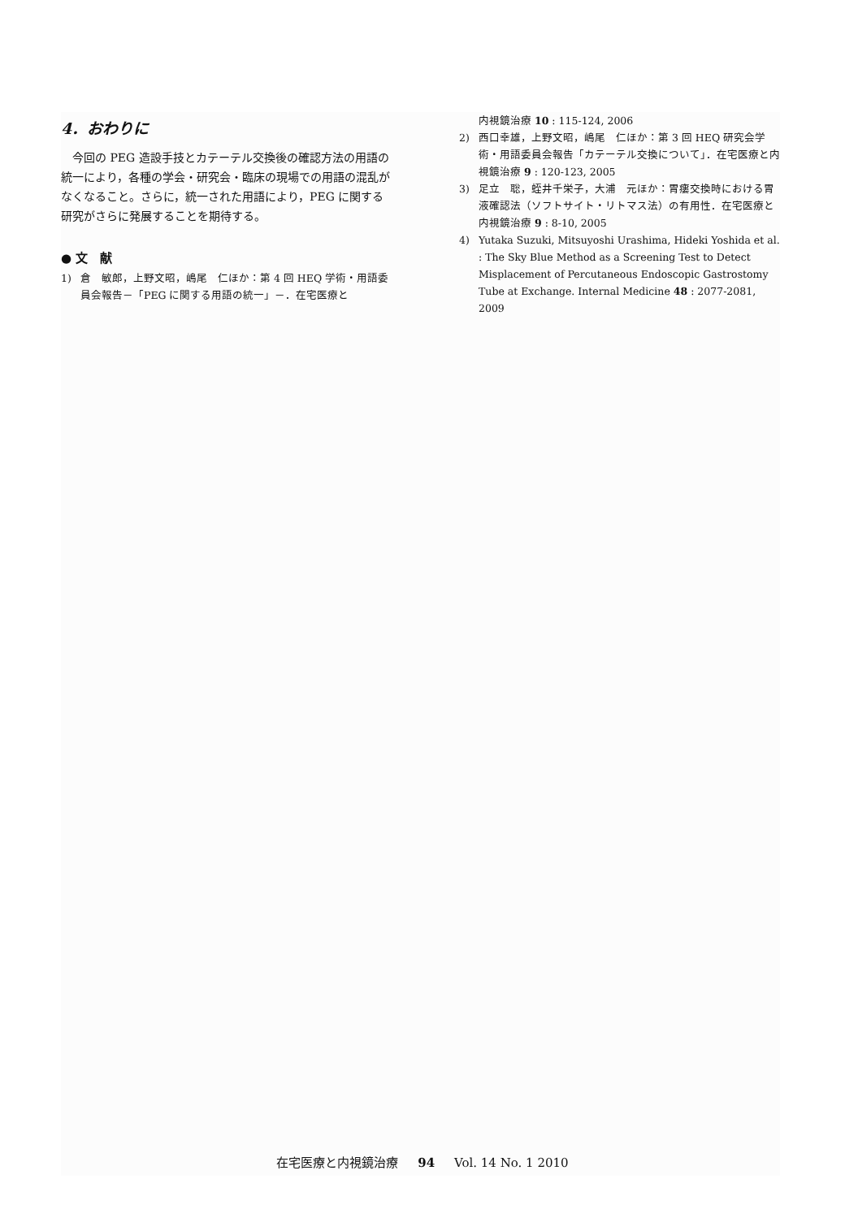4．おわりに
今回の PEG 造設手技とカテーテル交換後の確認方法の用語の統一により，各種の学会・研究会・臨床の現場での用語の混乱がなくなること。さらに，統一された用語により，PEG に関する研究がさらに発展することを期待する。
● 文　献
1) 倉　敏郎，上野文昭，嶋尾　仁ほか：第 4 回 HEQ 学術・用語委員会報告－「PEG に関する用語の統一」－．在宅医療と
内視鏡治療 10 : 115-124, 2006
2) 西口幸雄，上野文昭，嶋尾　仁ほか：第 3 回 HEQ 研究会学術・用語委員会報告「カテーテル交換について」．在宅医療と内視鏡治療 9 : 120-123, 2005
3) 足立　聡，蛭井千栄子，大浦　元ほか：胃瘻交換時における胃液確認法（ソフトサイト・リトマス法）の有用性．在宅医療と内視鏡治療 9 : 8-10, 2005
4) Yutaka Suzuki, Mitsuyoshi Urashima, Hideki Yoshida et al. : The Sky Blue Method as a Screening Test to Detect Misplacement of Percutaneous Endoscopic Gastrostomy Tube at Exchange. Internal Medicine 48 : 2077-2081, 2009
在宅医療と内視鏡治療 94 Vol. 14 No. 1 2010